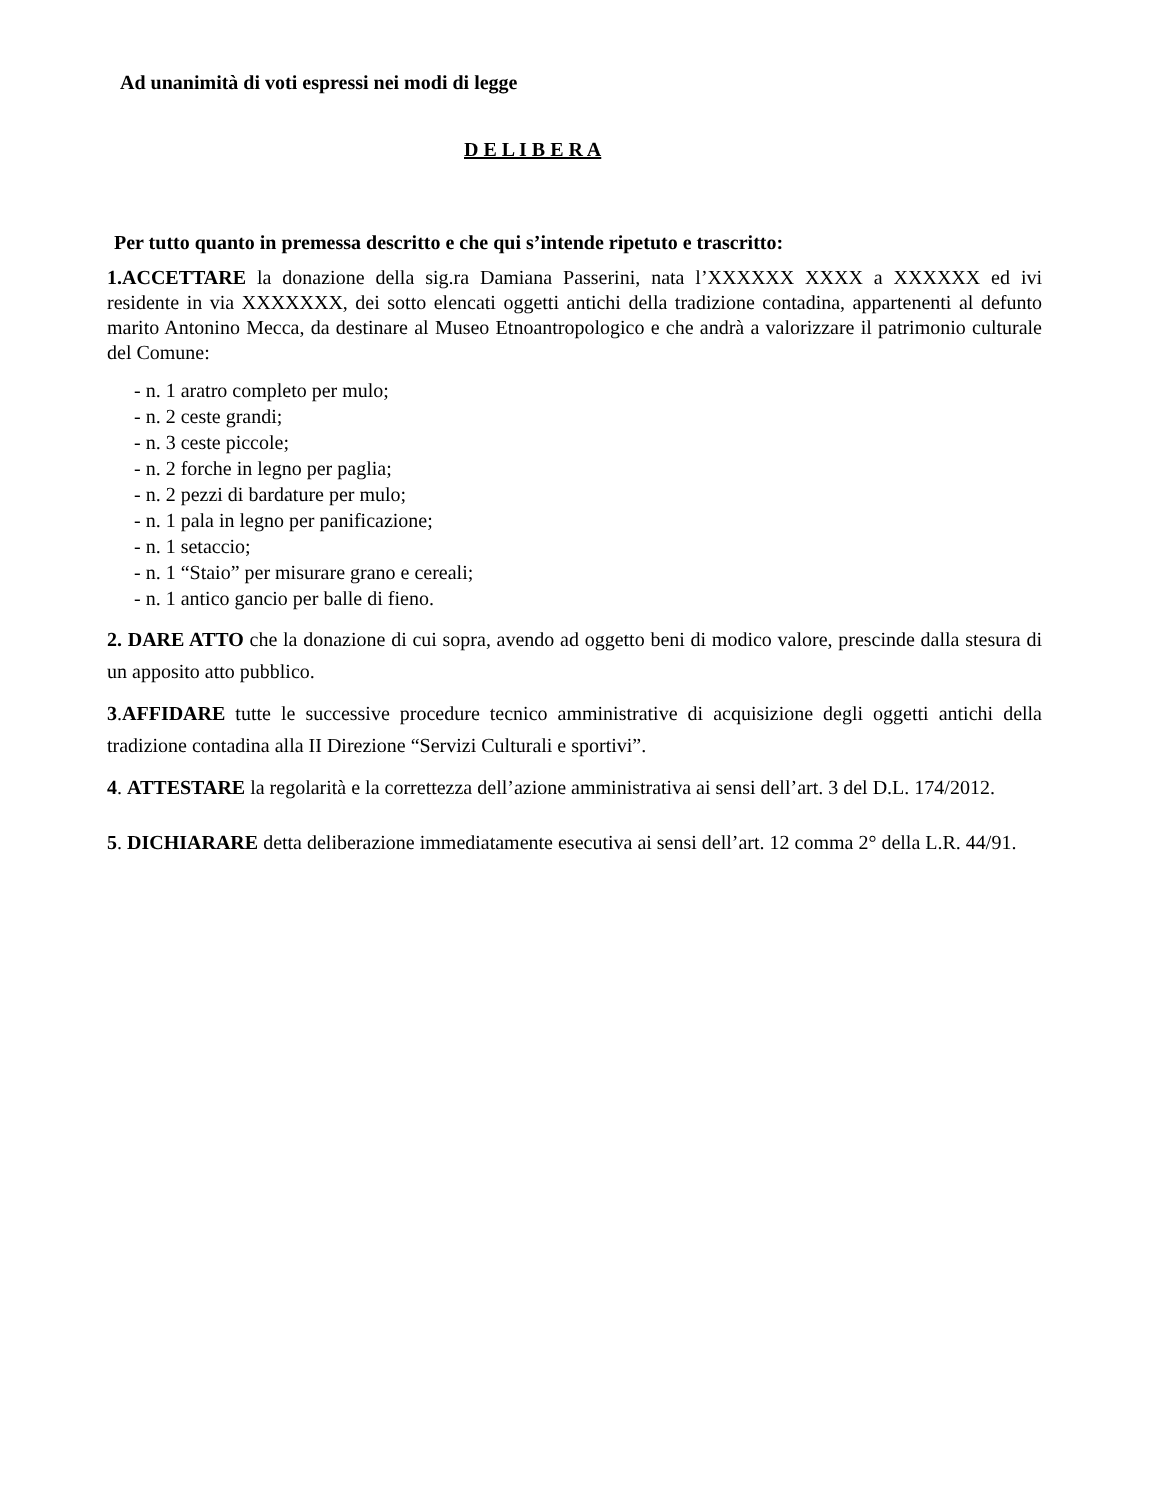Ad unanimità di voti espressi nei modi di legge
D E L I B E R A
Per tutto quanto in premessa descritto e che qui s’intende ripetuto e trascritto:
1.ACCETTARE la donazione della sig.ra Damiana Passerini, nata l’XXXXXX XXXX a XXXXXX ed ivi residente in via XXXXXXX, dei sotto elencati oggetti antichi della tradizione contadina, appartenenti al defunto marito Antonino Mecca, da destinare al Museo Etnoantropologico e che andrà a valorizzare il patrimonio culturale del Comune:
- n. 1 aratro completo per mulo;
- n. 2 ceste grandi;
- n. 3 ceste piccole;
- n. 2 forche in legno per paglia;
- n. 2 pezzi di bardature per mulo;
- n. 1 pala in legno per panificazione;
- n. 1 setaccio;
- n. 1 “Staio” per misurare grano e cereali;
- n. 1 antico gancio per balle di fieno.
2. DARE ATTO che la donazione di cui sopra, avendo ad oggetto beni di modico valore, prescinde dalla stesura di un apposito atto pubblico.
3.AFFIDARE tutte le successive procedure tecnico amministrative di acquisizione degli oggetti antichi della tradizione contadina alla II Direzione “Servizi Culturali e sportivi”.
4. ATTESTARE la regolarità e la correttezza dell’azione amministrativa ai sensi dell’art. 3 del D.L. 174/2012.
5. DICHIARARE detta deliberazione immediatamente esecutiva ai sensi dell’art. 12 comma 2° della L.R. 44/91.